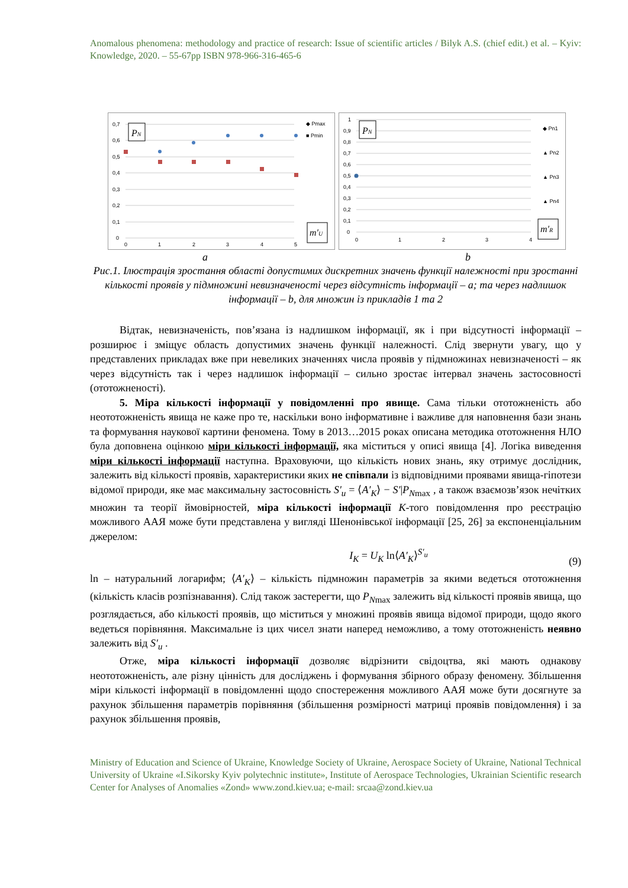Anomalous phenomena: methodology and practice of research: Issue of scientific articles / Bilyk A.S. (chief edit.) et al. – Kyiv: Knowledge, 2020. – 55-67pp ISBN 978-966-316-465-6
0,7
0,6
0,5
0,4
0,3
0,2
0,1
0
0
1
2
3
4
5
◆ Pmax
■ Pmin
PN
m′U
1
0,9
0,8
0,7
0,6
0,5
0,4
0,3
0,2
0,1
0
0
1
2
3
4
◆ Pn1
▲ Pn2
▲ Pn3
▲ Pn4
PN
m′R
a b
Рис.1. Ілюстрація зростання області допустимих дискретних значень функції належності при зростанні кількості проявів у підмножині невизначеності через відсутність інформації – а; та через надлишок інформації – b, для множин із прикладів 1 та 2
Відтак, невизначеність, пов’язана із надлишком інформації, як і при відсутності інформації – розширює і зміщує область допустимих значень функції належності. Слід звернути увагу, що у представлених прикладах вже при невеликих значеннях числа проявів у підмножинах невизначеності – як через відсутність так і через надлишок інформації – сильно зростає інтервал значень застосовності (ототожненості).
5. Міра кількості інформації у повідомленні про явище. Сама тільки ототожненість або неототожненість явища не каже про те, наскільки воно інформативне і важливе для наповнення бази знань та формування наукової картини феномена. Тому в 2013…2015 роках описана методика ототожнення НЛО була доповнена оцінкою міри кількості інформації, яка міститься у описі явища [4]. Логіка виведення міри кількості інформації наступна. Враховуючи, що кількість нових знань, яку отримує дослідник, залежить від кількості проявів, характеристики яких не співпали із відповідними проявами явища-гіпотези відомої природи, яке має максимальну застосовність S′<sub>u</sub> = ⟨A′<sub>K</sub>⟩ − S′|P<sub>N</sub><sub>max</sub> , а також взаємозв’язок нечітких множин та теорії ймовірностей, міра кількості інформації K-того повідомлення про реєстрацію можливого ААЯ може бути представлена у вигляді Шенонівської інформації [25, 26] за експоненціальним джерелом:
I<sub>K</sub> = U<sub>K</sub> ln⟨A′<sub>K</sub>⟩<sup>S′<sub>u</sub></sup> (9)
ln – натуральний логарифм; ⟨A′<sub>K</sub>⟩ – кількість підмножин параметрів за якими ведеться ототожнення (кількість класів розпізнавання). Слід також застерегти, що P<sub>N</sub><sub>max</sub> залежить від кількості проявів явища, що розглядається, або кількості проявів, що міститься у множині проявів явища відомої природи, щодо якого ведеться порівняння. Максимальне із цих чисел знати наперед неможливо, а тому ототожненість неявно залежить від S′<sub>u</sub> .
Отже, міра кількості інформації дозволяє відрізнити свідоцтва, які мають однакову неототожненість, але різну цінність для досліджень і формування збірного образу феномену. Збільшення міри кількості інформації в повідомленні щодо спостереження можливого ААЯ може бути досягнуте за рахунок збільшення параметрів порівняння (збільшення розмірності матриці проявів повідомлення) і за рахунок збільшення проявів,
Ministry of Education and Science of Ukraine, Knowledge Society of Ukraine, Aerospace Society of Ukraine, National Technical University of Ukraine «I.Sikorsky Kyiv polytechnic institute», Institute of Aerospace Technologies, Ukrainian Scientific research Center for Analyses of Anomalies «Zond» www.zond.kiev.ua; e-mail: srcaa@zond.kiev.ua